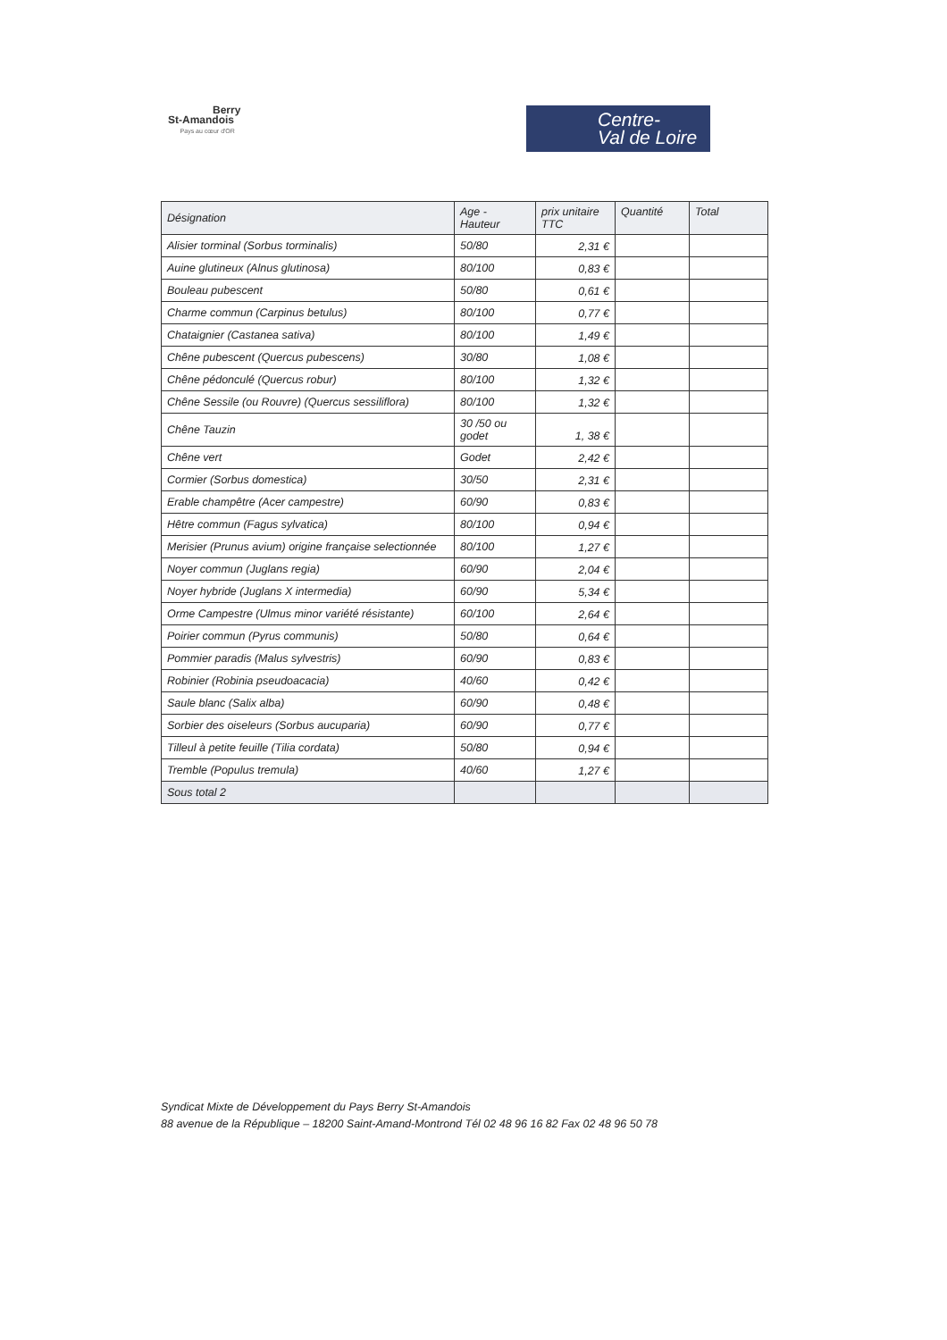Berry
St-Amandois
Pays au cœur d'OR
Centre-
Val de Loire
| Désignation | Age - Hauteur | prix unitaire TTC | Quantité | Total |
| --- | --- | --- | --- | --- |
| Alisier torminal (Sorbus torminalis) | 50/80 | 2,31 € | | |
| Auine glutineux (Alnus glutinosa) | 80/100 | 0,83 € | | |
| Bouleau pubescent | 50/80 | 0,61 € | | |
| Charme commun (Carpinus betulus) | 80/100 | 0,77 € | | |
| Chataignier (Castanea sativa) | 80/100 | 1,49 € | | |
| Chêne pubescent (Quercus pubescens) | 30/80 | 1,08 € | | |
| Chêne pédonculé (Quercus robur) | 80/100 | 1,32 € | | |
| Chêne Sessile (ou Rouvre) (Quercus sessiliflora) | 80/100 | 1,32 € | | |
| Chêne Tauzin | 30 /50 ou godet | 1, 38 € | | |
| Chêne vert | Godet | 2,42 € | | |
| Cormier (Sorbus domestica) | 30/50 | 2,31 € | | |
| Erable champêtre (Acer campestre) | 60/90 | 0,83 € | | |
| Hêtre commun (Fagus sylvatica) | 80/100 | 0,94 € | | |
| Merisier (Prunus avium) origine française selectionnée | 80/100 | 1,27 € | | |
| Noyer commun (Juglans regia) | 60/90 | 2,04 € | | |
| Noyer hybride (Juglans X intermedia) | 60/90 | 5,34 € | | |
| Orme Campestre (Ulmus minor variété résistante) | 60/100 | 2,64 € | | |
| Poirier commun (Pyrus communis) | 50/80 | 0,64 € | | |
| Pommier paradis (Malus sylvestris) | 60/90 | 0,83 € | | |
| Robinier (Robinia pseudoacacia) | 40/60 | 0,42 € | | |
| Saule blanc (Salix alba) | 60/90 | 0,48 € | | |
| Sorbier des oiseleurs (Sorbus aucuparia) | 60/90 | 0,77 € | | |
| Tilleul à petite feuille (Tilia cordata) | 50/80 | 0,94 € | | |
| Tremble (Populus tremula) | 40/60 | 1,27 € | | |
| Sous total 2 | | | | |
Syndicat Mixte de Développement du Pays Berry St-Amandois
88 avenue de la République – 18200 Saint-Amand-Montrond Tél 02 48 96 16 82 Fax 02 48 96 50 78